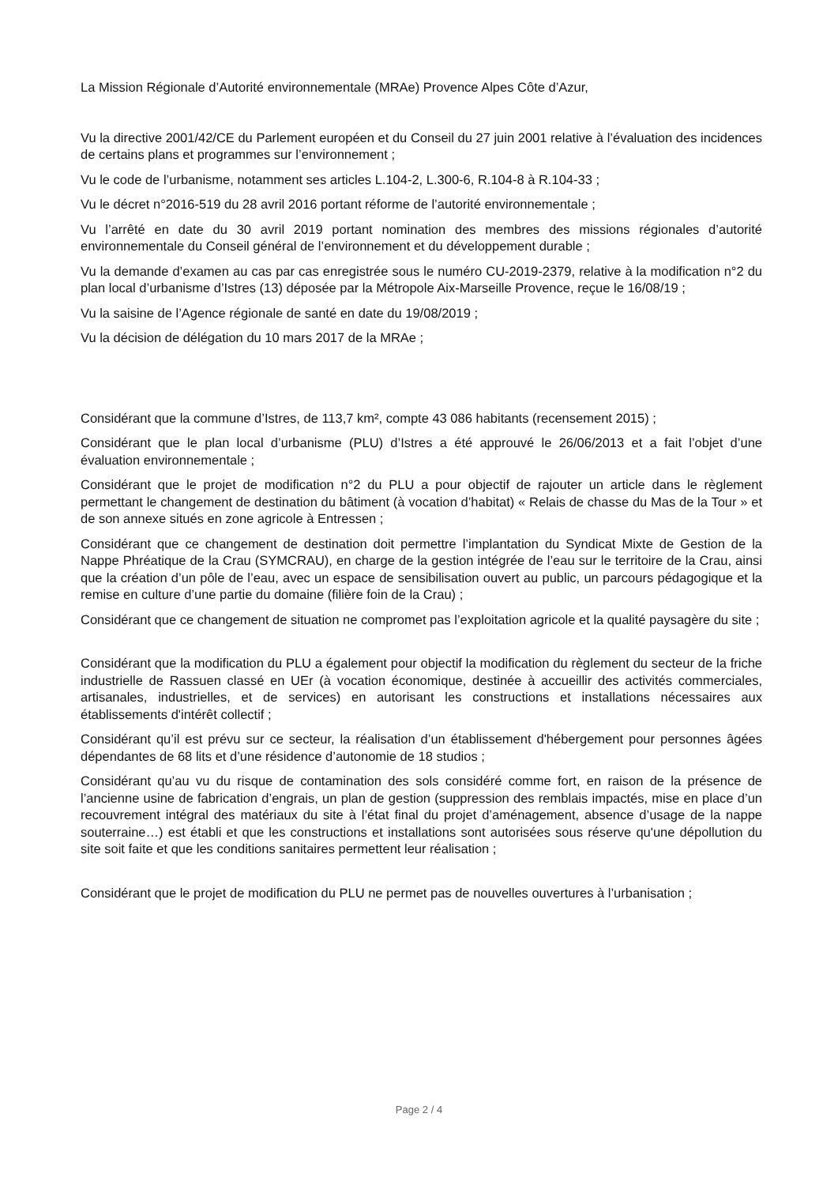La Mission Régionale d’Autorité environnementale (MRAe) Provence Alpes Côte d’Azur,
Vu la directive 2001/42/CE du Parlement européen et du Conseil du 27 juin 2001 relative à l’évaluation des incidences de certains plans et programmes sur l’environnement ;
Vu le code de l’urbanisme, notamment ses articles L.104-2, L.300-6, R.104-8 à R.104-33 ;
Vu le décret n°2016-519 du 28 avril 2016 portant réforme de l’autorité environnementale ;
Vu l’arrêté en date du 30 avril 2019 portant nomination des membres des missions régionales d’autorité environnementale du Conseil général de l’environnement et du développement durable ;
Vu la demande d’examen au cas par cas enregistrée sous le numéro CU-2019-2379, relative à la modification n°2 du plan local d’urbanisme d’Istres (13) déposée par la Métropole Aix-Marseille Provence, reçue le 16/08/19 ;
Vu la saisine de l’Agence régionale de santé en date du 19/08/2019 ;
Vu la décision de délégation du 10 mars 2017 de la MRAe ;
Considérant que la commune d’Istres, de 113,7 km², compte 43 086 habitants (recensement 2015) ;
Considérant que le plan local d’urbanisme (PLU) d’Istres a été approuvé le 26/06/2013 et a fait l’objet d’une évaluation environnementale ;
Considérant que le projet de modification n°2 du PLU a pour objectif de rajouter un article dans le règlement permettant le changement de destination du bâtiment (à vocation d’habitat) « Relais de chasse du Mas de la Tour » et de son annexe situés en zone agricole à Entressen ;
Considérant que ce changement de destination doit permettre l’implantation du Syndicat Mixte de Gestion de la Nappe Phréatique de la Crau (SYMCRAU), en charge de la gestion intégrée de l’eau sur le territoire de la Crau, ainsi que la création d’un pôle de l’eau, avec un espace de sensibilisation ouvert au public, un parcours pédagogique et la remise en culture d’une partie du domaine (filière foin de la Crau) ;
Considérant que ce changement de situation ne compromet pas l’exploitation agricole et la qualité paysagère du site ;
Considérant que la modification du PLU a également pour objectif la modification du règlement du secteur de la friche industrielle de Rassuen classé en UEr (à vocation économique, destinée à accueillir des activités commerciales, artisanales, industrielles, et de services) en autorisant les constructions et installations nécessaires aux établissements d'intérêt collectif ;
Considérant qu’il est prévu sur ce secteur, la réalisation d’un établissement d'hébergement pour personnes âgées dépendantes de 68 lits et d’une résidence d’autonomie de 18 studios ;
Considérant qu’au vu du risque de contamination des sols considéré comme fort, en raison de la présence de l’ancienne usine de fabrication d’engrais, un plan de gestion (suppression des remblais impactés, mise en place d’un recouvrement intégral des matériaux du site à l’état final du projet d’aménagement, absence d’usage de la nappe souterraine…) est établi et que les constructions et installations sont autorisées sous réserve qu'une dépollution du site soit faite et que les conditions sanitaires permettent leur réalisation ;
Considérant que le projet de modification du PLU ne permet pas de nouvelles ouvertures à l’urbanisation ;
Page 2 / 4